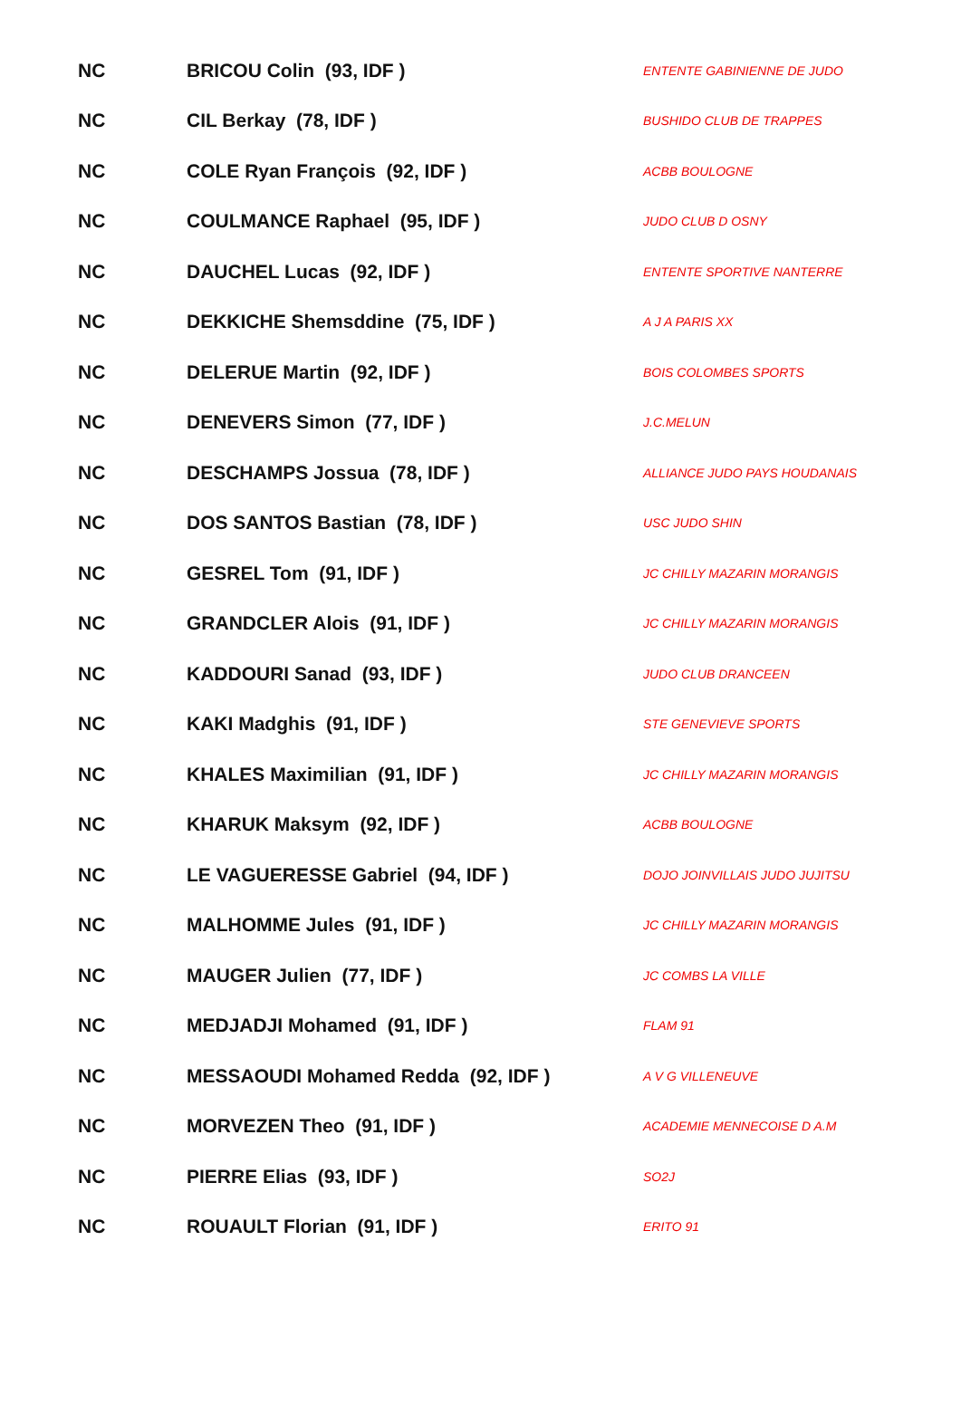| NC | BRICOU Colin (93, IDF ) | ENTENTE GABINIENNE DE JUDO |
| NC | CIL Berkay (78, IDF ) | BUSHIDO CLUB DE TRAPPES |
| NC | COLE Ryan François (92, IDF ) | ACBB BOULOGNE |
| NC | COULMANCE Raphael (95, IDF ) | JUDO CLUB D OSNY |
| NC | DAUCHEL Lucas (92, IDF ) | ENTENTE SPORTIVE NANTERRE |
| NC | DEKKICHE Shemsddine (75, IDF ) | A J A PARIS XX |
| NC | DELERUE Martin (92, IDF ) | BOIS COLOMBES SPORTS |
| NC | DENEVERS Simon (77, IDF ) | J.C.MELUN |
| NC | DESCHAMPS Jossua (78, IDF ) | ALLIANCE JUDO PAYS HOUDANAIS |
| NC | DOS SANTOS Bastian (78, IDF ) | USC JUDO SHIN |
| NC | GESREL Tom (91, IDF ) | JC CHILLY MAZARIN MORANGIS |
| NC | GRANDCLER Alois (91, IDF ) | JC CHILLY MAZARIN MORANGIS |
| NC | KADDOURI Sanad (93, IDF ) | JUDO CLUB DRANCEEN |
| NC | KAKI Madghis (91, IDF ) | STE GENEVIEVE SPORTS |
| NC | KHALES Maximilian (91, IDF ) | JC CHILLY MAZARIN MORANGIS |
| NC | KHARUK Maksym (92, IDF ) | ACBB BOULOGNE |
| NC | LE VAGUERESSE Gabriel (94, IDF ) | DOJO JOINVILLAIS JUDO JUJITSU |
| NC | MALHOMME Jules (91, IDF ) | JC CHILLY MAZARIN MORANGIS |
| NC | MAUGER Julien (77, IDF ) | JC COMBS LA VILLE |
| NC | MEDJADJI Mohamed (91, IDF ) | FLAM 91 |
| NC | MESSAOUDI Mohamed Redda (92, IDF ) | A V G VILLENEUVE |
| NC | MORVEZEN Theo (91, IDF ) | ACADEMIE MENNECOISE D A.M |
| NC | PIERRE Elias (93, IDF ) | SO2J |
| NC | ROUAULT Florian (91, IDF ) | ERITO 91 |